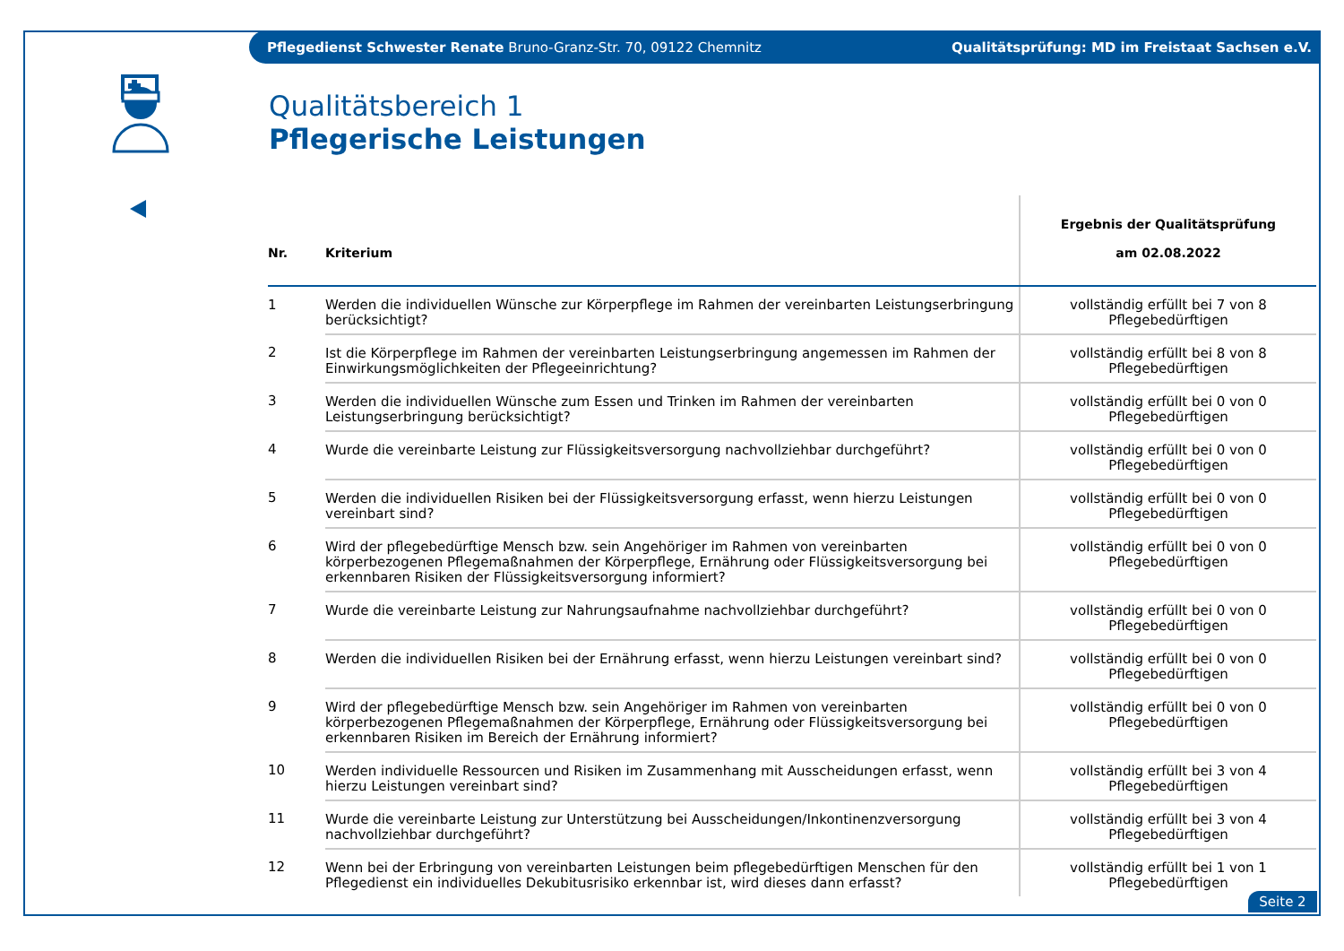Pflegedienst Schwester Renate Bruno-Granz-Str. 70, 09122 Chemnitz Qualitätsprüfung: MD im Freistaat Sachsen e.V.
Qualitätsbereich 1
Pflegerische Leistungen
| Nr. | Kriterium | Ergebnis der Qualitätsprüfung am 02.08.2022 |
| --- | --- | --- |
| 1 | Werden die individuellen Wünsche zur Körperpflege im Rahmen der vereinbarten Leistungserbringung berücksichtigt? | vollständig erfüllt bei 7 von 8 Pflegebedürftigen |
| 2 | Ist die Körperpflege im Rahmen der vereinbarten Leistungserbringung angemessen im Rahmen der Einwirkungsmöglichkeiten der Pflegeeinrichtung? | vollständig erfüllt bei 8 von 8 Pflegebedürftigen |
| 3 | Werden die individuellen Wünsche zum Essen und Trinken im Rahmen der vereinbarten Leistungserbringung berücksichtigt? | vollständig erfüllt bei 0 von 0 Pflegebedürftigen |
| 4 | Wurde die vereinbarte Leistung zur Flüssigkeitsversorgung nachvollziehbar durchgeführt? | vollständig erfüllt bei 0 von 0 Pflegebedürftigen |
| 5 | Werden die individuellen Risiken bei der Flüssigkeitsversorgung erfasst, wenn hierzu Leistungen vereinbart sind? | vollständig erfüllt bei 0 von 0 Pflegebedürftigen |
| 6 | Wird der pflegebedürftige Mensch bzw. sein Angehöriger im Rahmen von vereinbarten körperbezogenen Pflegemaßnahmen der Körperpflege, Ernährung oder Flüssigkeitsversorgung bei erkennbaren Risiken der Flüssigkeitsversorgung informiert? | vollständig erfüllt bei 0 von 0 Pflegebedürftigen |
| 7 | Wurde die vereinbarte Leistung zur Nahrungsaufnahme nachvollziehbar durchgeführt? | vollständig erfüllt bei 0 von 0 Pflegebedürftigen |
| 8 | Werden die individuellen Risiken bei der Ernährung erfasst, wenn hierzu Leistungen vereinbart sind? | vollständig erfüllt bei 0 von 0 Pflegebedürftigen |
| 9 | Wird der pflegebedürftige Mensch bzw. sein Angehöriger im Rahmen von vereinbarten körperbezogenen Pflegemaßnahmen der Körperpflege, Ernährung oder Flüssigkeitsversorgung bei erkennbaren Risiken im Bereich der Ernährung informiert? | vollständig erfüllt bei 0 von 0 Pflegebedürftigen |
| 10 | Werden individuelle Ressourcen und Risiken im Zusammenhang mit Ausscheidungen erfasst, wenn hierzu Leistungen vereinbart sind? | vollständig erfüllt bei 3 von 4 Pflegebedürftigen |
| 11 | Wurde die vereinbarte Leistung zur Unterstützung bei Ausscheidungen/Inkontinenzversorgung nachvollziehbar durchgeführt? | vollständig erfüllt bei 3 von 4 Pflegebedürftigen |
| 12 | Wenn bei der Erbringung von vereinbarten Leistungen beim pflegebedürftigen Menschen für den Pflegedienst ein individuelles Dekubitusrisiko erkennbar ist, wird dieses dann erfasst? | vollständig erfüllt bei 1 von 1 Pflegebedürftigen |
Seite 2